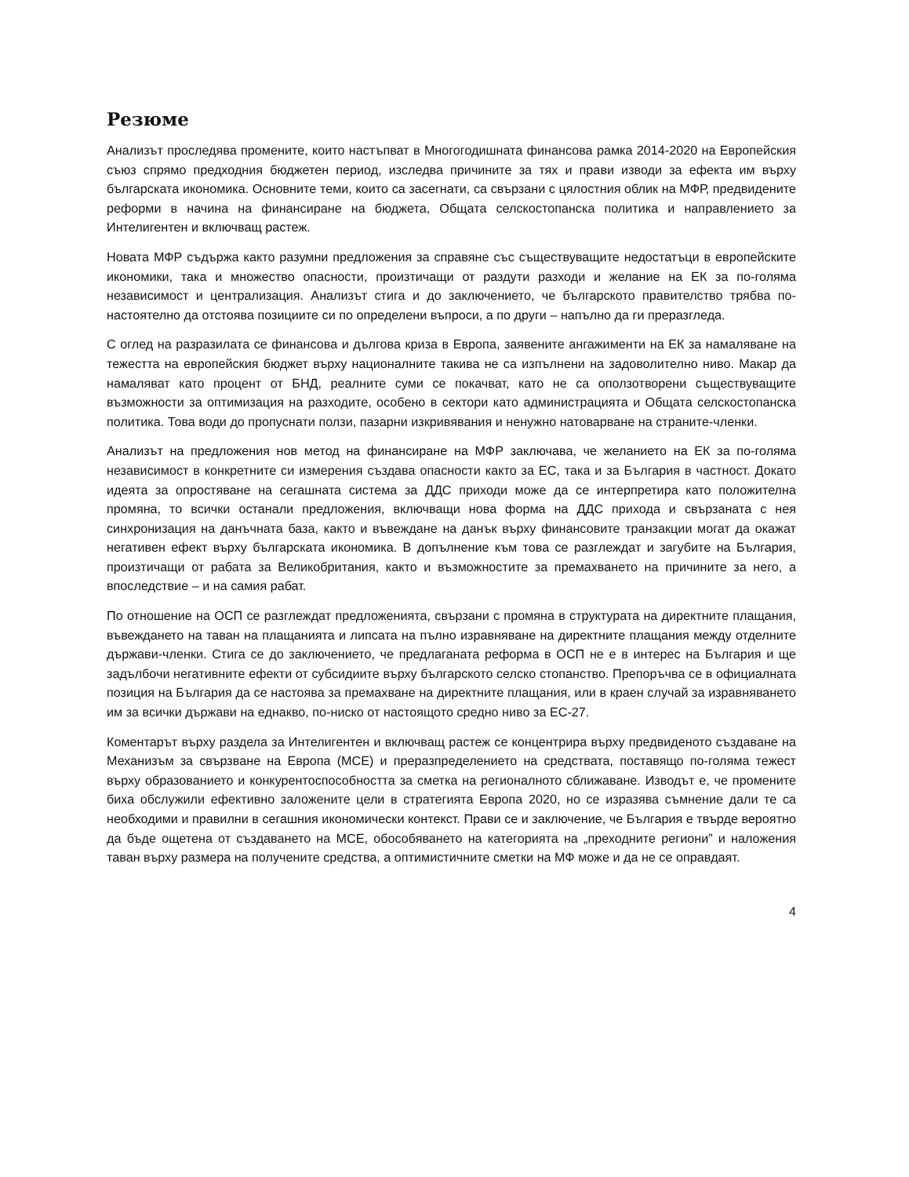Резюме
Анализът проследява промените, които настъпват в Многогодишната финансова рамка 2014-2020 на Европейския съюз спрямо предходния бюджетен период, изследва причините за тях и прави изводи за ефекта им върху българската икономика. Основните теми, които са засегнати, са свързани с цялостния облик на МФР, предвидените реформи в начина на финансиране на бюджета, Общата селскостопанска политика и направлението за Интелигентен и включващ растеж.
Новата МФР съдържа както разумни предложения за справяне със съществуващите недостатъци в европейските икономики, така и множество опасности, произтичащи от раздути разходи и желание на ЕК за по-голяма независимост и централизация. Анализът стига и до заключението, че българското правителство трябва по-настоятелно да отстоява позициите си по определени въпроси, а по други – напълно да ги преразгледа.
С оглед на разразилата се финансова и дългова криза в Европа, заявените ангажименти на ЕК за намаляване на тежестта на европейския бюджет върху националните такива не са изпълнени на задоволително ниво. Макар да намаляват като процент от БНД, реалните суми се покачват, като не са оползотворени съществуващите възможности за оптимизация на разходите, особено в сектори като администрацията и Общата селскостопанска политика. Това води до пропуснати ползи, пазарни изкривявания и ненужно натоварване на страните-членки.
Анализът на предложения нов метод на финансиране на МФР заключава, че желанието на ЕК за по-голяма независимост в конкретните си измерения създава опасности както за ЕС, така и за България в частност. Докато идеята за опростяване на сегашната система за ДДС приходи може да се интерпретира като положителна промяна, то всички останали предложения, включващи нова форма на ДДС прихода и свързаната с нея синхронизация на данъчната база, както и въвеждане на данък върху финансовите транзакции могат да окажат негативен ефект върху българската икономика. В допълнение към това се разглеждат и загубите на България, произтичащи от рабата за Великобритания, както и възможностите за премахването на причините за него, а впоследствие – и на самия рабат.
По отношение на ОСП се разглеждат предложенията, свързани с промяна в структурата на директните плащания, въвеждането на таван на плащанията и липсата на пълно изравняване на директните плащания между отделните държави-членки. Стига се до заключението, че предлаганата реформа в ОСП не е в интерес на България и ще задълбочи негативните ефекти от субсидиите върху българското селско стопанство. Препоръчва се в официалната позиция на България да се настоява за премахване на директните плащания, или в краен случай за изравняването им за всички държави на еднакво, по-ниско от настоящото средно ниво за ЕС-27.
Коментарът върху раздела за Интелигентен и включващ растеж се концентрира върху предвиденото създаване на Механизъм за свързване на Европа (МСЕ) и преразпределението на средствата, поставящо по-голяма тежест върху образованието и конкурентоспособността за сметка на регионалното сближаване. Изводът е, че промените биха обслужили ефективно заложените цели в стратегията Европа 2020, но се изразява съмнение дали те са необходими и правилни в сегашния икономически контекст. Прави се и заключение, че България е твърде вероятно да бъде ощетена от създаването на МСЕ, обособяването на категорията на „преходните региони” и наложения таван върху размера на получените средства, а оптимистичните сметки на МФ може и да не се оправдаят.
4